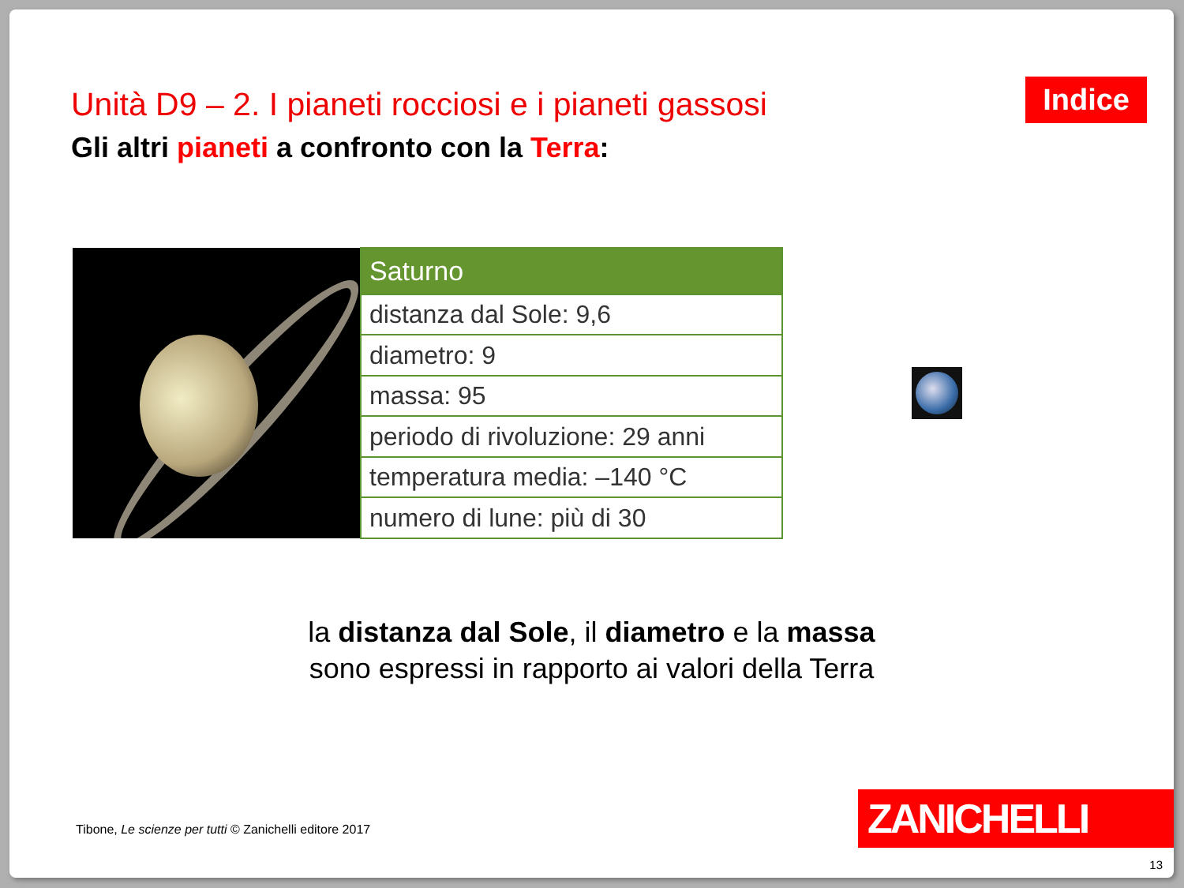Unità D9 – 2. I pianeti rocciosi e i pianeti gassosi
Indice
Gli altri pianeti a confronto con la Terra:
| Saturno |
| --- |
| distanza dal Sole: 9,6 |
| diametro: 9 |
| massa: 95 |
| periodo di rivoluzione: 29 anni |
| temperatura media: –140 °C |
| numero di lune: più di 30 |
la distanza dal Sole, il diametro e la massa
sono espressi in rapporto ai valori della Terra
Tibone, Le scienze per tutti © Zanichelli editore 2017
ZANICHELLI
13